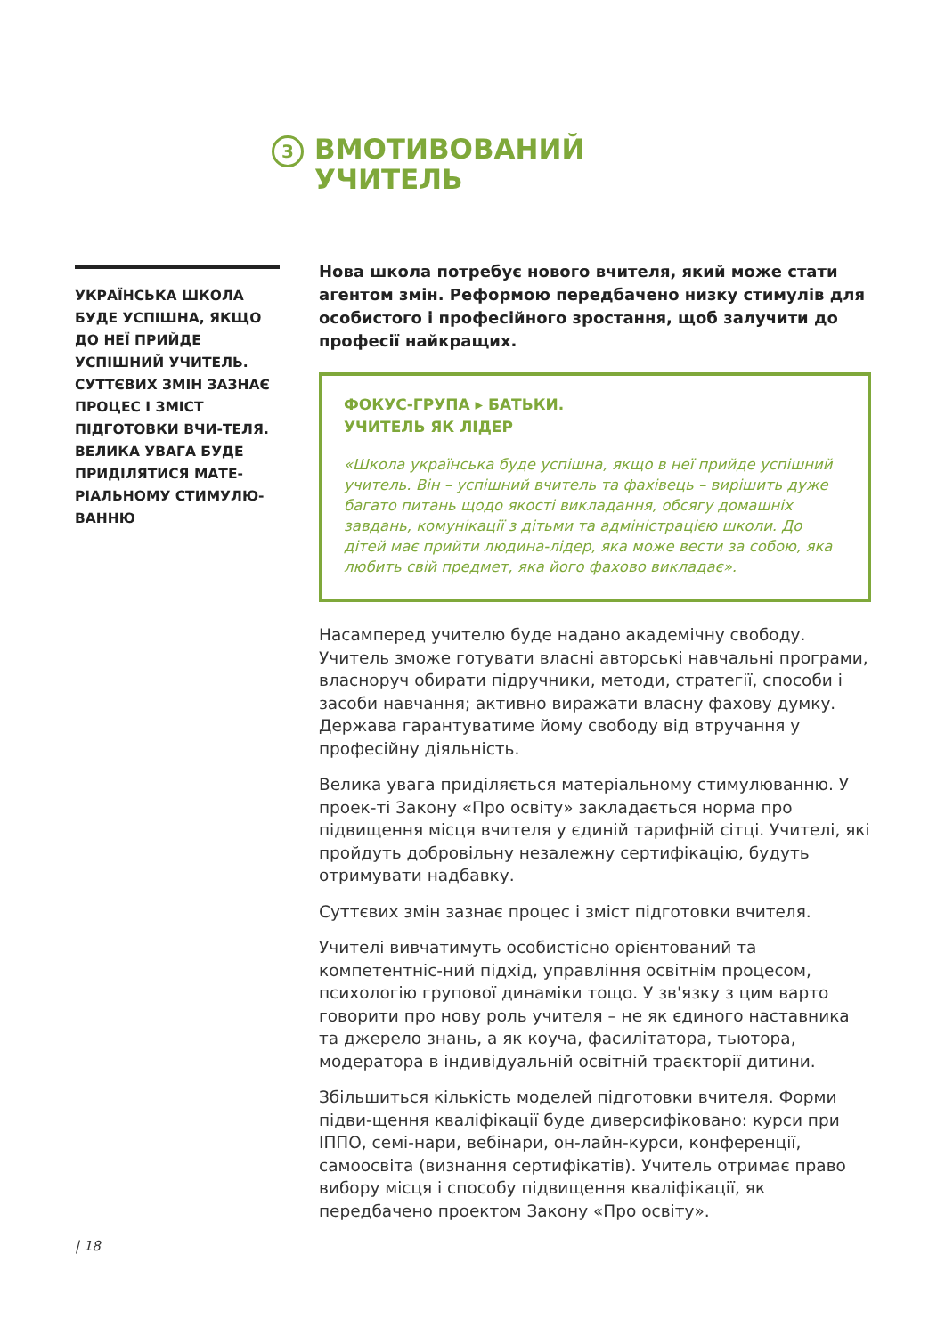3
ВМОТИВОВАНИЙ
УЧИТЕЛЬ
УКРАЇНСЬКА ШКОЛА БУДЕ УСПІШНА, ЯКЩО ДО НЕЇ ПРИЙДЕ УСПІШНИЙ УЧИТЕЛЬ. СУТТЄВИХ ЗМІН ЗАЗНАЄ ПРОЦЕС І ЗМІСТ ПІДГОТОВКИ ВЧИ-ТЕЛЯ. ВЕЛИКА УВАГА БУДЕ ПРИДІЛЯТИСЯ МАТЕ-РІАЛЬНОМУ СТИМУЛЮ-ВАННЮ
Нова школа потребує нового вчителя, який може стати агентом змін. Реформою передбачено низку стимулів для особистого і професійного зростання, щоб залучити до професії найкращих.
ФОКУС-ГРУПА ▸ БАТЬКИ.
УЧИТЕЛЬ ЯК ЛІДЕР
«Школа українська буде успішна, якщо в неї прийде успішний учитель. Він – успішний вчитель та фахівець – вирішить дуже багато питань щодо якості викладання, обсягу домашніх завдань, комунікації з дітьми та адміністрацією школи. До дітей має прийти людина-лідер, яка може вести за собою, яка любить свій предмет, яка його фахово викладає».
Насамперед учителю буде надано академічну свободу. Учитель зможе готувати власні авторські навчальні програми, власноруч обирати підручники, методи, стратегії, способи і засоби навчання; активно виражати власну фахову думку. Держава гарантуватиме йому свободу від втручання у професійну діяльність.
Велика увага приділяється матеріальному стимулюванню. У проек-ті Закону «Про освіту» закладається норма про підвищення місця вчителя у єдиній тарифній сітці. Учителі, які пройдуть добровільну незалежну сертифікацію, будуть отримувати надбавку.
Суттєвих змін зазнає процес і зміст підготовки вчителя.
Учителі вивчатимуть особистісно орієнтований та компетентніс-ний підхід, управління освітнім процесом, психологію групової динаміки тощо. У зв'язку з цим варто говорити про нову роль учителя – не як єдиного наставника та джерело знань, а як коуча, фасилітатора, тьютора, модератора в індивідуальній освітній траєкторії дитини.
Збільшиться кількість моделей підготовки вчителя. Форми підви-щення кваліфікації буде диверсифіковано: курси при ІППО, семі-нари, вебінари, он-лайн-курси, конференції, самоосвіта (визнання сертифікатів). Учитель отримає право вибору місця і способу підвищення кваліфікації, як передбачено проектом Закону «Про освіту».
| 18